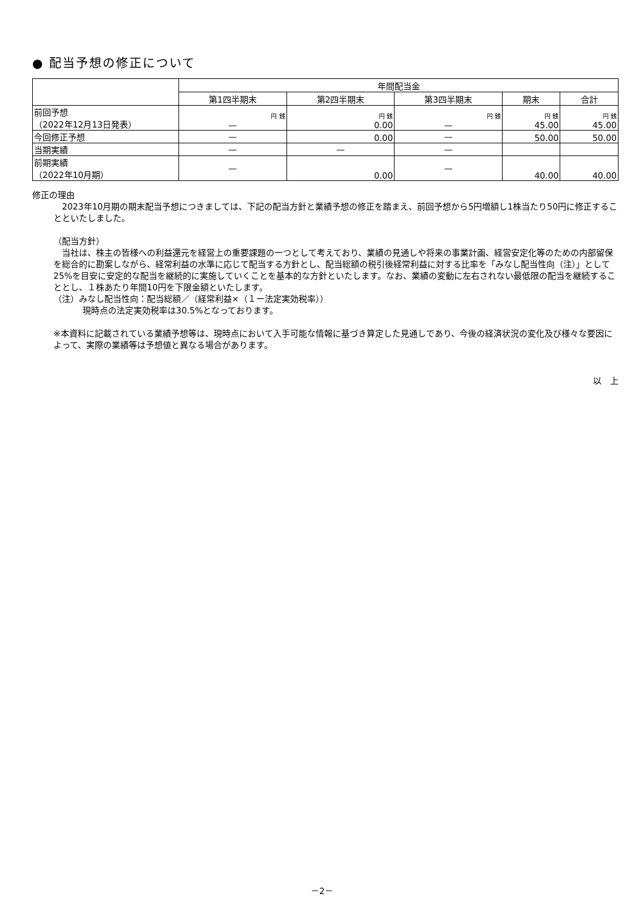● 配当予想の修正について
| | 年間配当金 | | | | |
| --- | --- | --- | --- | --- | --- |
| | 第1四半期末 | 第2四半期末 | 第3四半期末 | 期末 | 合計 |
| 前回予想 （2022年12月13日発表） | 円 銭 — | 円 銭 0.00 | 円 銭 — | 円 銭 45.00 | 円 銭 45.00 |
| 今回修正予想 | — | 0.00 | — | 50.00 | 50.00 |
| 当期実績 | — | — | — | | |
| 前期実績 （2022年10月期） | — | 0.00 | — | 40.00 | 40.00 |
修正の理由
　2023年10月期の期末配当予想につきましては、下記の配当方針と業績予想の修正を踏まえ、前回予想から5円増額し1株当たり50円に修正することといたしました。
（配当方針）
　当社は、株主の皆様への利益還元を経営上の重要課題の一つとして考えており、業績の見通しや将来の事業計画、経営安定化等のための内部留保を総合的に勘案しながら、経常利益の水準に応じて配当する方針とし、配当総額の税引後経常利益に対する比率を「みなし配当性向（注）」として25%を目安に安定的な配当を継続的に実施していくことを基本的な方針といたします。なお、業績の変動に左右されない最低限の配当を継続することとし、１株あたり年間10円を下限金額といたします。
（注）みなし配当性向：配当総額／（経常利益×（１ー法定実効税率））
現時点の法定実効税率は30.5%となっております。
※本資料に記載されている業績予想等は、現時点において入手可能な情報に基づき算定した見通しであり、今後の経済状況の変化及び様々な要因によって、実際の業績等は予想値と異なる場合があります。
以　上
－2－